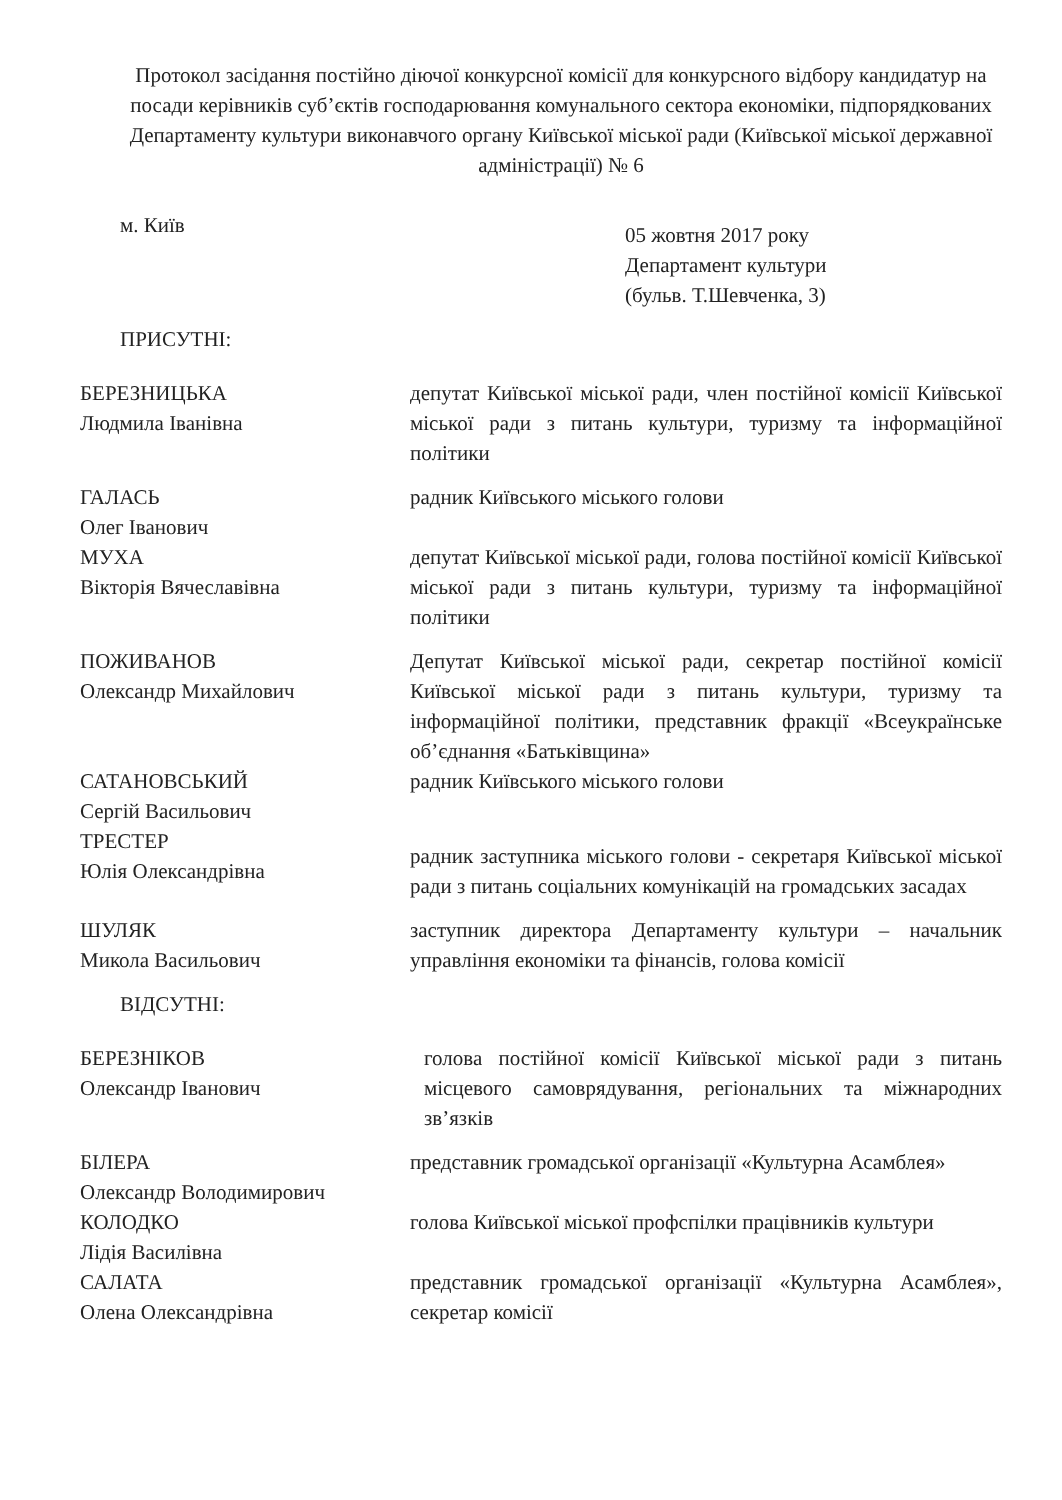Протокол засідання постійно діючої конкурсної комісії для конкурсного відбору кандидатур на посади керівників суб’єктів господарювання комунального сектора економіки, підпорядкованих Департаменту культури виконавчого органу Київської міської ради (Київської міської державної адміністрації) № 6
м. Київ
05 жовтня 2017 року
Департамент культури
(бульв. Т.Шевченка, 3)
ПРИСУТНІ:
БЕРЕЗНИЦЬКА
Людмила Іванівна
депутат Київської міської ради, член постійної комісії Київської міської ради з питань культури, туризму та інформаційної політики
ГАЛАСЬ
Олег Іванович
радник Київського міського голови
МУХА
Вікторія Вячеславівна
депутат Київської міської ради, голова постійної комісії Київської міської ради з питань культури, туризму та інформаційної політики
ПОЖИВАНОВ
Олександр Михайлович
Депутат Київської міської ради, секретар постійної комісії Київської міської ради з питань культури, туризму та інформаційної політики, представник фракції «Всеукраїнське об’єднання «Батьківщина»
САТАНОВСЬКИЙ
Сергій Васильович
радник Київського міського голови
ТРЕСТЕР
Юлія Олександрівна
радник заступника міського голови - секретаря Київської міської ради з питань соціальних комунікацій на громадських засадах
ШУЛЯК
Микола Васильович
заступник директора Департаменту культури – начальник управління економіки та фінансів, голова комісії
ВІДСУТНІ:
БЕРЕЗНІКОВ
Олександр Іванович
голова постійної комісії Київської міської ради з питань місцевого самоврядування, регіональних та міжнародних зв’язків
БІЛЕРА
Олександр Володимирович
представник громадської організації «Культурна Асамблея»
КОЛОДКО
Лідія Василівна
голова Київської міської профспілки працівників культури
САЛАТА
Олена Олександрівна
представник громадської організації «Культурна Асамблея», секретар комісії